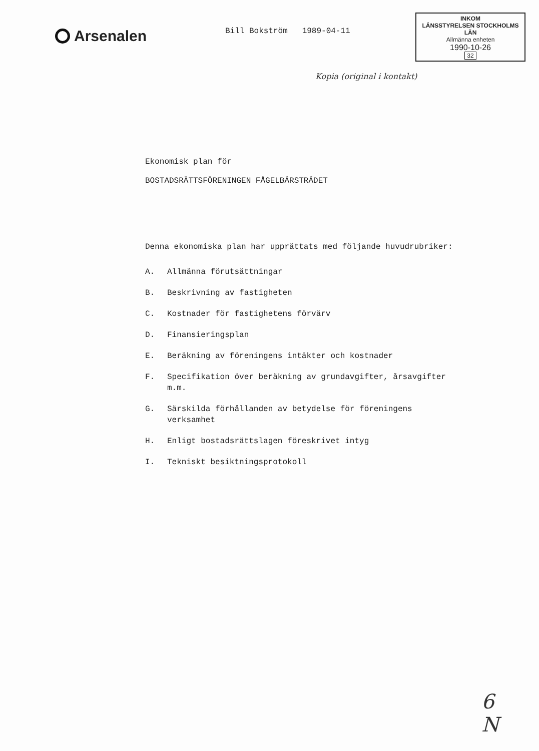Arsenalen
Bill Bokström 1989-04-11
INKOM
LÄNSSTYRELSEN STOCKHOLMS LÄN
Allmänna enheten
1990-10-26
32
Kopia (original i kontakt)
Ekonomisk plan för
BOSTADSRÄTTSFÖRENINGEN FÅGELBÄRSTRÄDET
Denna ekonomiska plan har upprättats med följande huvudrubriker:
A. Allmänna förutsättningar
B. Beskrivning av fastigheten
C. Kostnader för fastighetens förvärv
D. Finansieringsplan
E. Beräkning av föreningens intäkter och kostnader
F. Specifikation över beräkning av grundavgifter, årsavgifter m.m.
G. Särskilda förhållanden av betydelse för föreningens verksamhet
H. Enligt bostadsrättslagen föreskrivet intyg
I. Tekniskt besiktningsprotokoll
6
N